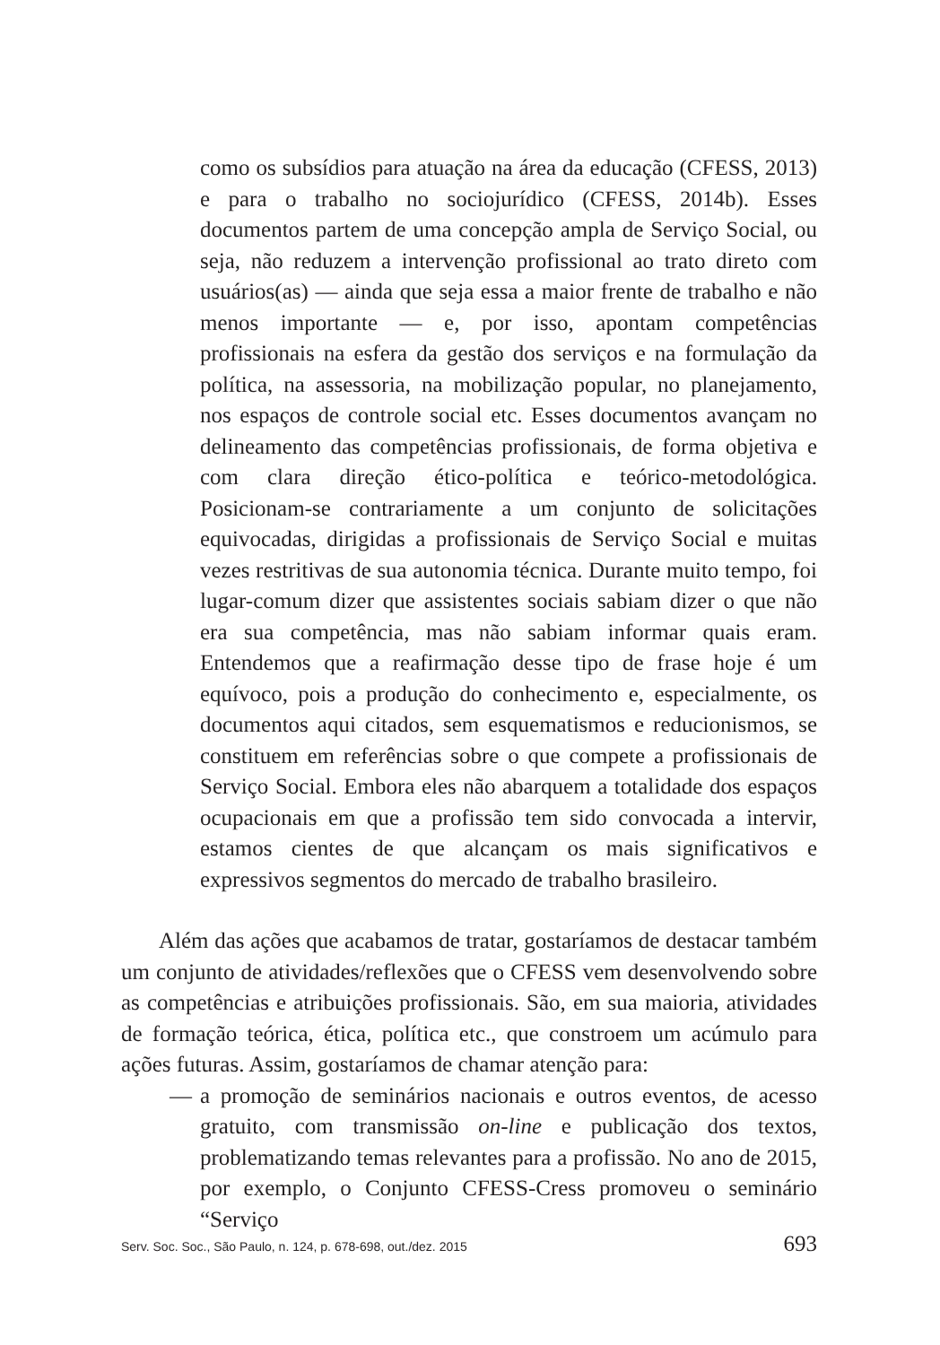como os subsídios para atuação na área da educação (CFESS, 2013) e para o trabalho no sociojurídico (CFESS, 2014b). Esses documentos partem de uma concepção ampla de Serviço Social, ou seja, não reduzem a intervenção profissional ao trato direto com usuários(as) — ainda que seja essa a maior frente de trabalho e não menos importante — e, por isso, apontam competências profissionais na esfera da gestão dos serviços e na formulação da política, na assessoria, na mobilização popular, no planejamento, nos espaços de controle social etc. Esses documentos avançam no delineamento das competências profissionais, de forma objetiva e com clara direção ético-política e teórico-metodológica. Posicionam-se contrariamente a um conjunto de solicitações equivocadas, dirigidas a profissionais de Serviço Social e muitas vezes restritivas de sua autonomia técnica. Durante muito tempo, foi lugar-comum dizer que assistentes sociais sabiam dizer o que não era sua competência, mas não sabiam informar quais eram. Entendemos que a reafirmação desse tipo de frase hoje é um equívoco, pois a produção do conhecimento e, especialmente, os documentos aqui citados, sem esquematismos e reducionismos, se constituem em referências sobre o que compete a profissionais de Serviço Social. Embora eles não abarquem a totalidade dos espaços ocupacionais em que a profissão tem sido convocada a intervir, estamos cientes de que alcançam os mais significativos e expressivos segmentos do mercado de trabalho brasileiro.
Além das ações que acabamos de tratar, gostaríamos de destacar também um conjunto de atividades/reflexões que o CFESS vem desenvolvendo sobre as competências e atribuições profissionais. São, em sua maioria, atividades de formação teórica, ética, política etc., que constroem um acúmulo para ações futuras. Assim, gostaríamos de chamar atenção para:
— a promoção de seminários nacionais e outros eventos, de acesso gratuito, com transmissão on-line e publicação dos textos, problematizando temas relevantes para a profissão. No ano de 2015, por exemplo, o Conjunto CFESS-Cress promoveu o seminário “Serviço
Serv. Soc. Soc., São Paulo, n. 124, p. 678-698, out./dez. 2015 693